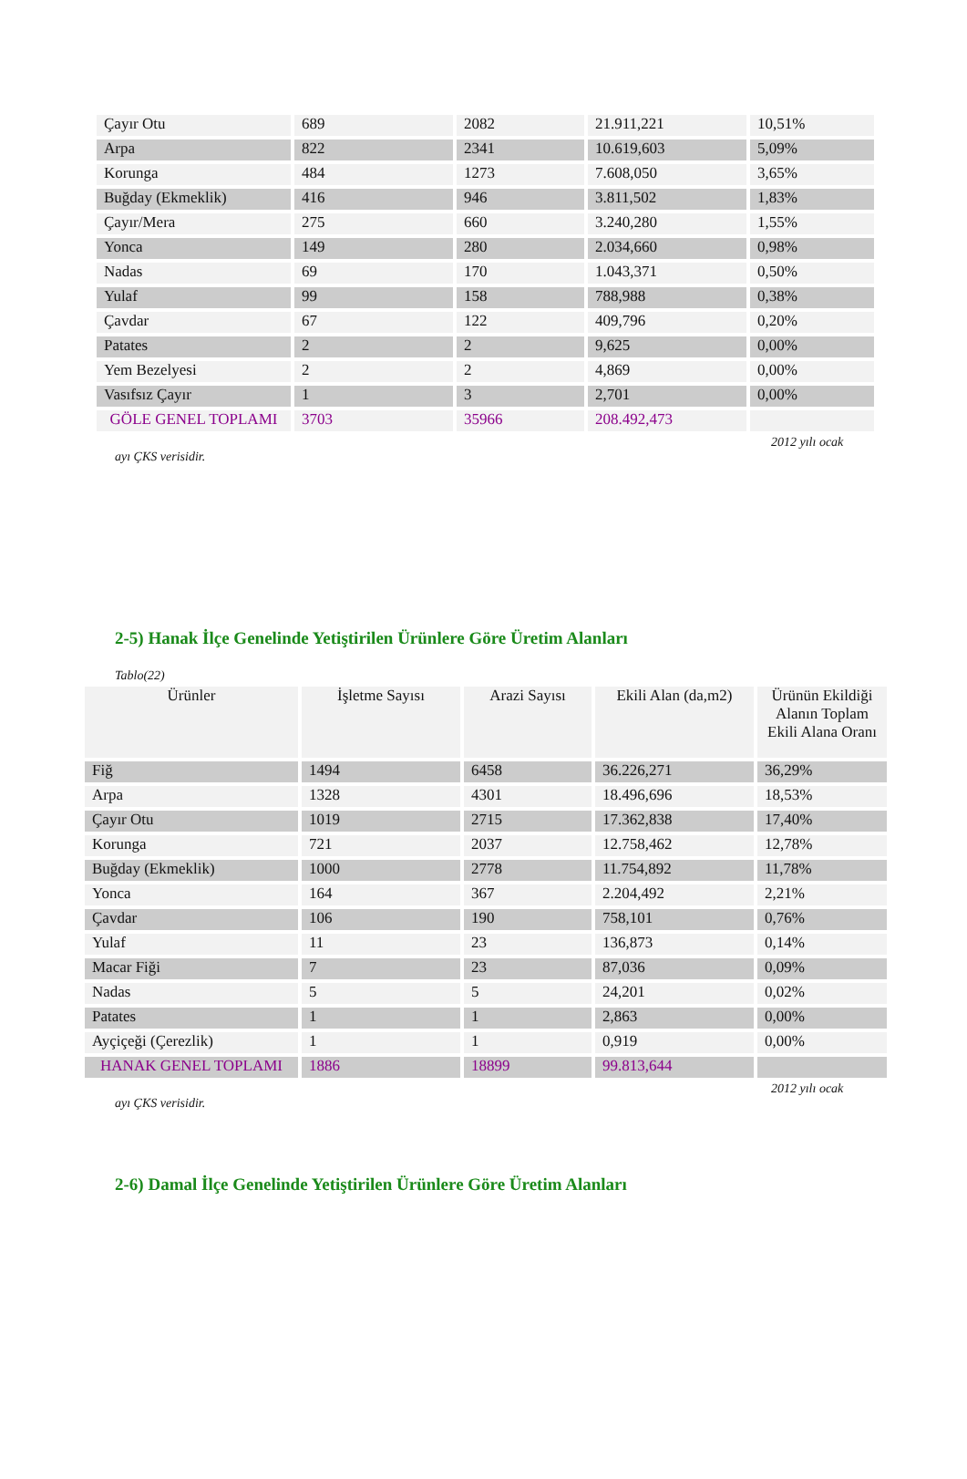| Çayır Otu | 689 | 2082 | 21.911,221 | 10,51% |
| Arpa | 822 | 2341 | 10.619,603 | 5,09% |
| Korunga | 484 | 1273 | 7.608,050 | 3,65% |
| Buğday (Ekmeklik) | 416 | 946 | 3.811,502 | 1,83% |
| Çayır/Mera | 275 | 660 | 3.240,280 | 1,55% |
| Yonca | 149 | 280 | 2.034,660 | 0,98% |
| Nadas | 69 | 170 | 1.043,371 | 0,50% |
| Yulaf | 99 | 158 | 788,988 | 0,38% |
| Çavdar | 67 | 122 | 409,796 | 0,20% |
| Patates | 2 | 2 | 9,625 | 0,00% |
| Yem Bezelyesi | 2 | 2 | 4,869 | 0,00% |
| Vasıfsız Çayır | 1 | 3 | 2,701 | 0,00% |
| GÖLE GENEL TOPLAMI | 3703 | 35966 | 208.492,473 | |
2012 yılı ocak
ayı ÇKS verisidir.
2-5) Hanak İlçe Genelinde Yetiştirilen Ürünlere Göre Üretim Alanları
Tablo(22)
| Ürünler | İşletme Sayısı | Arazi Sayısı | Ekili Alan (da,m2) | Ürünün Ekildiği Alanın Toplam Ekili Alana Oranı |
| --- | --- | --- | --- | --- |
| Fiğ | 1494 | 6458 | 36.226,271 | 36,29% |
| Arpa | 1328 | 4301 | 18.496,696 | 18,53% |
| Çayır Otu | 1019 | 2715 | 17.362,838 | 17,40% |
| Korunga | 721 | 2037 | 12.758,462 | 12,78% |
| Buğday (Ekmeklik) | 1000 | 2778 | 11.754,892 | 11,78% |
| Yonca | 164 | 367 | 2.204,492 | 2,21% |
| Çavdar | 106 | 190 | 758,101 | 0,76% |
| Yulaf | 11 | 23 | 136,873 | 0,14% |
| Macar Fiği | 7 | 23 | 87,036 | 0,09% |
| Nadas | 5 | 5 | 24,201 | 0,02% |
| Patates | 1 | 1 | 2,863 | 0,00% |
| Ayçiçeği (Çerezlik) | 1 | 1 | 0,919 | 0,00% |
| HANAK GENEL TOPLAMI | 1886 | 18899 | 99.813,644 | |
2012 yılı ocak
ayı ÇKS verisidir.
2-6) Damal İlçe Genelinde Yetiştirilen Ürünlere Göre Üretim Alanları